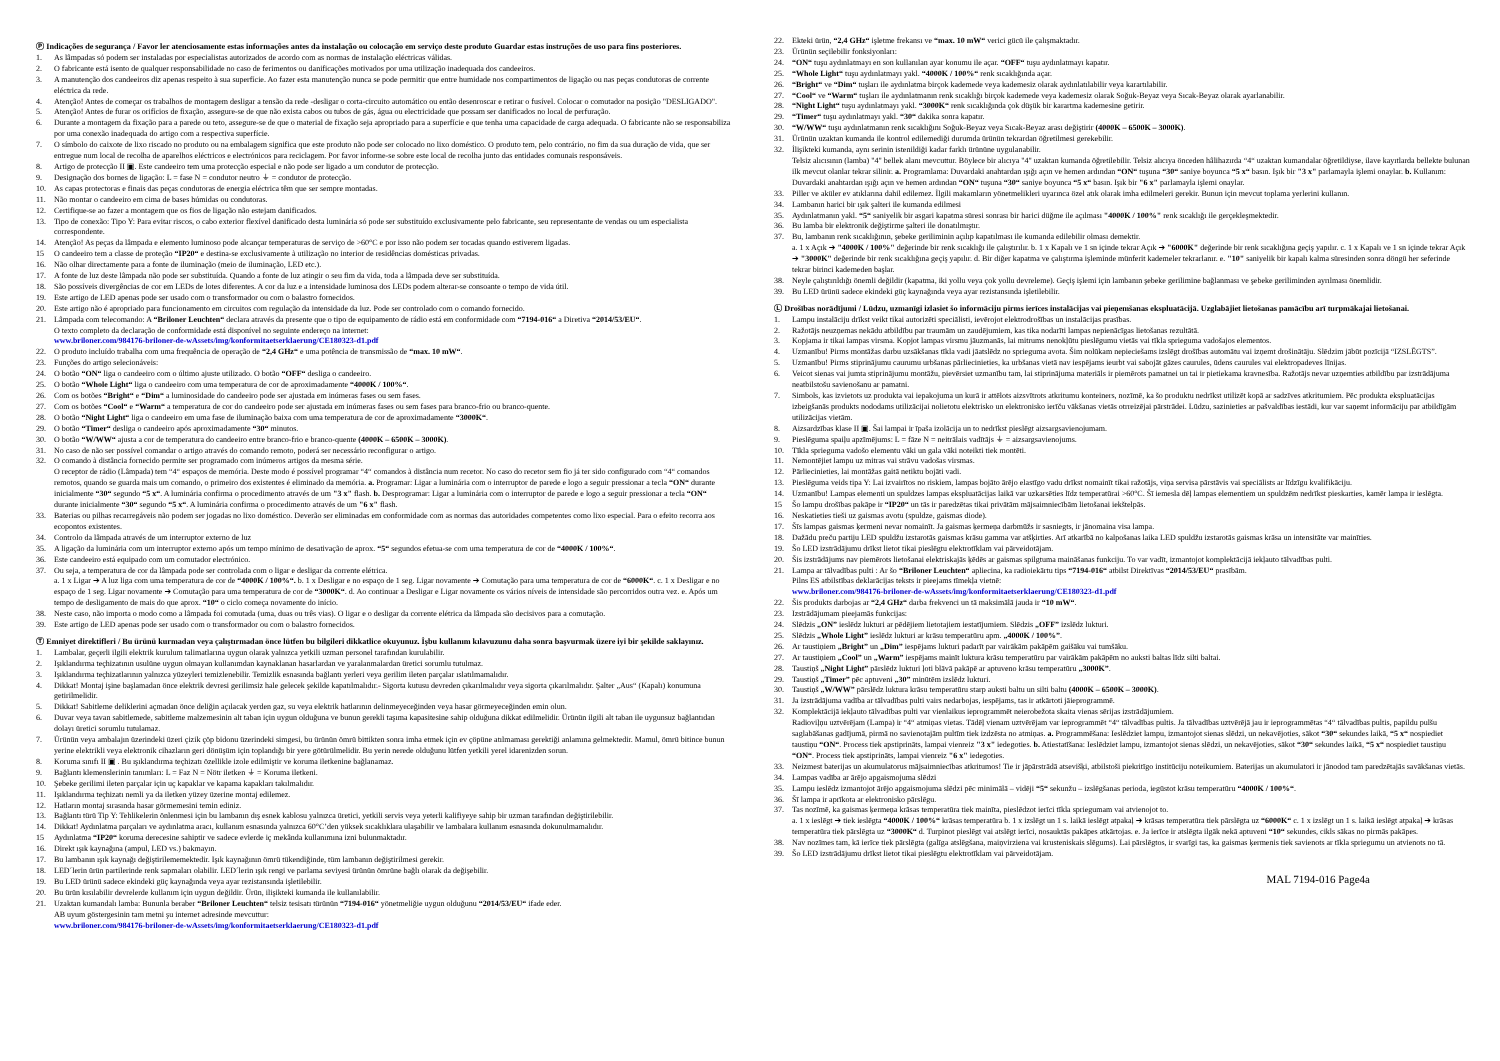Ⓟ Indicações de segurança / Favor ler atenciosamente estas informações antes da instalação ou colocação em serviço deste produto Guardar estas instruções de uso para fins posteriores.
1. As lâmpadas só podem ser instaladas por especialistas autorizados de acordo com as normas de instalação eléctricas válidas.
2. O fabricante está isento de qualquer responsabilidade no caso de ferimentos ou danificações motivados por uma utilização inadequada dos candeeiros.
3. A manutenção dos candeeiros diz apenas respeito à sua superfície. Ao fazer esta manutenção nunca se pode permitir que entre humidade nos compartimentos de ligação ou nas peças condutoras de corrente eléctrica da rede.
4. Atenção! Antes de começar os trabalhos de montagem desligar a tensão da rede -desligar o corta-circuito automático ou então desenroscar e retirar o fusível. Colocar o comutador na posição "DESLIGADO".
5. Atenção! Antes de furar os orifícios de fixação, assegure-se de que não exista cabos ou tubos de gás, água ou electricidade que possam ser danificados no local de perfuração.
6. Durante a montagem da fixação para a parede ou teto, assegure-se de que o material de fixação seja apropriado para a superfície e que tenha uma capacidade de carga adequada. O fabricante não se responsabiliza por uma conexão inadequada do artigo com a respectiva superfície.
7. O símbolo do caixote de lixo riscado no produto ou na embalagem significa que este produto não pode ser colocado no lixo doméstico. O produto tem, pelo contrário, no fim da sua duração de vida, que ser entregue num local de recolha de aparelhos eléctricos e electrónicos para reciclagem. Por favor informe-se sobre este local de recolha junto das entidades comunais responsáveis.
8. Artigo de protecção II ▣. Este candeeiro tem uma protecção especial e não pode ser ligado a um condutor de protecção.
9. Designação dos bornes de ligação: L = fase N = condutor neutro ⏚ = condutor de protecção.
10. As capas protectoras e finais das peças condutoras de energia eléctrica têm que ser sempre montadas.
11. Não montar o candeeiro em cima de bases húmidas ou condutoras.
12. Certifique-se ao fazer a montagem que os fios de ligação não estejam danificados.
13. Tipo de conexão: Tipo Y: Para evitar riscos, o cabo exterior flexível danificado desta luminária só pode ser substituído exclusivamente pelo fabricante, seu representante de vendas ou um especialista correspondente.
14. Atenção! As peças da lâmpada e elemento luminoso pode alcançar temperaturas de serviço de >60°C e por isso não podem ser tocadas quando estiverem ligadas.
15 O candeeiro tem a classe de proteção “IP20“ e destina-se exclusivamente à utilização no interior de residências domésticas privadas.
16. Não olhar directamente para a fonte de iluminação (meio de iluminação, LED etc.).
17. A fonte de luz deste lâmpada não pode ser substituída. Quando a fonte de luz atingir o seu fim da vida, toda a lâmpada deve ser substituída.
18. São possíveis divergências de cor em LEDs de lotes diferentes. A cor da luz e a intensidade luminosa dos LEDs podem alterar-se consoante o tempo de vida útil.
19. Este artigo de LED apenas pode ser usado com o transformador ou com o balastro fornecidos.
20. Este artigo não é apropriado para funcionamento em circuitos com regulação da intensidade da luz. Pode ser controlado com o comando fornecido.
21. Lâmpada com telecomando: A “Briloner Leuchten“ declara através da presente que o tipo de equipamento de rádio está em conformidade com “7194-016“ a Diretiva “2014/53/EU“.
O texto completo da declaração de conformidade está disponível no seguinte endereço na internet:
www.briloner.com/984176-briloner-de-wAssets/img/konformitaetserklaerung/CE180323-d1.pdf
22. O produto incluído trabalha com uma frequência de operação de “2,4 GHz“ e uma potência de transmissão de “max. 10 mW“.
23. Funções do artigo selecionáveis:
24. O botão “ON“ liga o candeeiro com o último ajuste utilizado. O botão “OFF“ desliga o candeeiro.
25. O botão “Whole Light“ liga o candeeiro com uma temperatura de cor de aproximadamente “4000K / 100%“.
26. Com os botões “Bright“ e “Dim“ a luminosidade do candeeiro pode ser ajustada em inúmeras fases ou sem fases.
27. Com os botões “Cool“ e “Warm“ a temperatura de cor do candeeiro pode ser ajustada em inúmeras fases ou sem fases para branco-frio ou branco-quente.
28. O botão “Night Light“ liga o candeeiro em uma fase de iluminação baixa com uma temperatura de cor de aproximadamente “3000K“.
29. O botão “Timer“ desliga o candeeiro após aproximadamente “30“ minutos.
30. O botão “W/WW“ ajusta a cor de temperatura do candeeiro entre branco-frio e branco-quente (4000K – 6500K – 3000K).
31. No caso de não ser possível comandar o artigo através do comando remoto, poderá ser necessário reconfigurar o artigo.
32. O comando à distância fornecido permite ser programado com inúmeros artigos da mesma série.
O receptor de rádio (Lâmpada) tem “4“ espaços de memória. Deste modo é possível programar “4“ comandos à distância num recetor. No caso do recetor sem fio já ter sido configurado com “4“ comandos remotos, quando se guarda mais um comando, o primeiro dos existentes é eliminado da memória. a. Programar: Ligar a luminária com o interruptor de parede e logo a seguir pressionar a tecla “ON“ durante inicialmente “30“ segundo “5 x“. A luminária confirma o procedimento através de um "3 x" flash. b. Desprogramar: Ligar a luminária com o interruptor de parede e logo a seguir pressionar a tecla “ON“ durante inicialmente “30“ segundo “5 x“. A luminária confirma o procedimento através de um "6 x" flash.
33. Baterias ou pilhas recarregáveis não podem ser jogadas no lixo doméstico. Deverão ser eliminadas em conformidade com as normas das autoridades competentes como lixo especial. Para o efeito recorra aos ecopontos existentes.
34. Controlo da lâmpada através de um interruptor externo de luz
35. A ligação da luminária com um interruptor externo após um tempo mínimo de desativação de aprox. “5“ segundos efetua-se com uma temperatura de cor de “4000K / 100%“.
36. Este candeeiro está equipado com um comutador electrónico.
37. Ou seja, a temperatura de cor da lâmpada pode ser controlada com o ligar e desligar da corrente elétrica.
a. 1 x Ligar ➔ A luz liga com uma temperatura de cor de “4000K / 100%“. b. 1 x Desligar e no espaço de 1 seg. Ligar novamente ➔ Comutação para uma temperatura de cor de “6000K“. c. 1 x Desligar e no espaço de 1 seg. Ligar novamente ➔ Comutação para uma temperatura de cor de “3000K“. d. Ao continuar a Desligar e Ligar novamente os vários níveis de intensidade são percorridos outra vez. e. Após um tempo de desligamento de mais do que aprox. “10“ o ciclo começa novamente do início.
38. Neste caso, não importa o modo como a lâmpada foi comutada (uma, duas ou três vias). O ligar e o desligar da corrente elétrica da lâmpada são decisivos para a comutação.
39. Este artigo de LED apenas pode ser usado com o transformador ou com o balastro fornecidos.
Ⓣ Emniyet direktifleri / Bu ürünü kurmadan veya çalıştırmadan önce lütfen bu bilgileri dikkatlice okuyunuz. İşbu kullanım kılavuzunu daha sonra başvurmak üzere iyi bir şekilde saklayınız.
1. Lambalar, geçerli ilgili elektrik kurulum talimatlarına uygun olarak yalnızca yetkili uzman personel tarafından kurulabilir.
2. Işıklandırma teçhizatının usulüne uygun olmayan kullanımdan kaynaklanan hasarlardan ve yaralanmalardan üretici sorumlu tutulmaz.
3. Işıklandırma teçhizatlarının yalnızca yüzeyleri temizlenebilir. Temizlik esnasında bağlantı yerleri veya gerilim ileten parçalar ıslatılmamalıdır.
4. Dikkat! Montaj işine başlamadan önce elektrik devresi gerilimsiz hale gelecek şekilde kapatılmalıdır.- Sigorta kutusu devreden çıkarılmalıdır veya sigorta çıkarılmalıdır. Şalter „Aus“ (Kapalı) konumuna getirilmelidir.
5. Dikkat! Sabitleme deliklerini açmadan önce deliğin açılacak yerden gaz, su veya elektrik hatlarının delinmeyeceğinden veya hasar görmeyeceğinden emin olun.
6. Duvar veya tavan sabitlemede, sabitleme malzemesinin alt taban için uygun olduğuna ve bunun gerekli taşıma kapasitesine sahip olduğuna dikkat edilmelidir. Ürünün ilgili alt taban ile uygunsuz bağlantıdan dolayı üretici sorumlu tutulamaz.
7. Ürünün veya ambalajın üzerindeki üzeri çizik çöp bidonu üzerindeki simgesi, bu ürünün ömrü bittikten sonra imha etmek için ev çöpüne atılmaması gerektiği anlamına gelmektedir. Mamul, ömrü bitince bunun yerine elektrikli veya elektronik cihazların geri dönüşüm için toplandığı bir yere götürülmelidir. Bu yerin nerede olduğunu lütfen yetkili yerel idarenizden sorun.
8. Koruma sınıfı II ▣ . Bu ışıklandırma teçhizatı özellikle izole edilmiştir ve koruma iletkenine bağlanamaz.
9. Bağlantı klemenslerinin tanımları: L = Faz N = Nötr iletken ⏚ = Koruma iletkeni.
10. Şebeke gerilimi ileten parçalar için uç kapaklar ve kapama kapakları takılmalıdır.
11. Işıklandırma teçhizatı nemli ya da iletken yüzey üzerine montaj edilemez.
12. Hatların montaj sırasında hasar görmemesini temin ediniz.
13. Bağlantı türü Tip Y: Tehlikelerin önlenmesi için bu lambanın dış esnek kablosu yalnızca üretici, yetkili servis veya yeterli kalifiyeye sahip bir uzman tarafından değiştirilebilir.
14. Dikkat! Aydınlatma parçaları ve aydınlatma aracı, kullanım esnasında yalnızca 60°C’den yüksek sıcaklıklara ulaşabilir ve lambalara kullanım esnasında dokunulmamalıdır.
15 Aydınlatma “IP20“ koruma derecesine sahiptir ve sadece evlerde iç mekânda kullanımına izni bulunmaktadır.
16. Direkt ışık kaynağına (ampul, LED vs.) bakmayın.
17. Bu lambanın ışık kaynağı değiştirilememektedir. Işık kaynağının ömrü tükendiğinde, tüm lambanın değiştirilmesi gerekir.
18. LED´lerin ürün partilerinde renk sapmaları olabilir. LED´lerin ışık rengi ve parlama seviyesi ürünün ömrüne bağlı olarak da değişebilir.
19. Bu LED ürünü sadece ekindeki güç kaynağında veya ayar rezistansında işletilebilir.
20. Bu ürün kısılabilir devrelerde kullanım için uygun değildir. Ürün, ilişikteki kumanda ile kullanılabilir.
21. Uzaktan kumandalı lamba: Bununla beraber “Briloner Leuchten“ telsiz tesisatı türünün “7194-016“ yönetmeliğie uygun olduğunu “2014/53/EU“ ifade eder.
AB uyum göstergesinin tam metni şu internet adresinde mevcuttur:
www.briloner.com/984176-briloner-de-wAssets/img/konformitaetserklaerung/CE180323-d1.pdf
22. Ekteki ürün, “2,4 GHz“ işletme frekansı ve “max. 10 mW“ verici gücü ile çalışmaktadır.
23. Ürünün seçilebilir fonksiyonları:
24. “ON“ tuşu aydınlatmayı en son kullanılan ayar konumu ile açar. “OFF“ tuşu aydınlatmayı kapatır.
25. “Whole Light“ tuşu aydınlatmayı yakl. “4000K / 100%“ renk sıcaklığında açar.
26. “Bright“ ve “Dim“ tuşları ile aydınlatma birçok kademede veya kademesiz olarak aydınlatılabilir veya karartılabilir.
27. “Cool“ ve “Warm“ tuşları ile aydınlatmanın renk sıcaklığı birçok kademede veya kademesiz olarak Soğuk-Beyaz veya Sıcak-Beyaz olarak ayarlanabilir.
28. “Night Light“ tuşu aydınlatmayı yakl. “3000K“ renk sıcaklığında çok düşük bir karartma kademesine getirir.
29. “Timer“ tuşu aydınlatmayı yakl. “30“ dakika sonra kapatır.
30. “W/WW“ tuşu aydınlatmanın renk sıcaklığını Soğuk-Beyaz veya Sıcak-Beyaz arası değiştirir (4000K – 6500K – 3000K).
31. Ürünün uzaktan kumanda ile kontrol edilemediği durumda ürünün tekrardan öğretilmesi gerekebilir.
32. İlişikteki kumanda, aynı serinin istenildiği kadar farklı ürününe uygulanabilir.
Telsiz alıcısının (lamba) "4" bellek alanı mevcuttur. Böylece bir alıcıya "4" uzaktan kumanda öğretilebilir. Telsiz alıcıya önceden hâlihazırda “4“ uzaktan kumandalar öğretildiyse, ilave kayıtlarda bellekte bulunan ilk mevcut olanlar tekrar silinir. a. Programlama: Duvardaki anahtardan ışığı açın ve hemen ardından “ON“ tuşuna “30“ saniye boyunca “5 x“ basın. Işık bir "3 x" parlamayla işlemi onaylar. b. Kullanım: Duvardaki anahtardan ışığı açın ve hemen ardından “ON“ tuşuna “30“ saniye boyunca “5 x“ basın. Işık bir "6 x" parlamayla işlemi onaylar.
33. Piller ve aküler ev atıklarına dahil edilemez. İlgili makamların yönetmelikleri uyarınca özel atık olarak imha edilmeleri gerekir. Bunun için mevcut toplama yerlerini kullanın.
34. Lambanın harici bir ışık şalteri ile kumanda edilmesi
35. Aydınlatmanın yakl. “5“ saniyelik bir asgari kapatma süresi sonrası bir harici düğme ile açılması "4000K / 100%" renk sıcaklığı ile gerçekleşmektedir.
36. Bu lamba bir elektronik değiştirme şalteri ile donatılmıştır.
37. Bu, lambanın renk sıcaklığının, şebeke geriliminin açılıp kapatılması ile kumanda edilebilir olması demektir.
a. 1 x Açık ➔ "4000K / 100%" değerinde bir renk sıcaklığı ile çalıştırılır. b. 1 x Kapalı ve 1 sn içinde tekrar Açık ➔ "6000K" değerinde bir renk sıcaklığına geçiş yapılır. c. 1 x Kapalı ve 1 sn içinde tekrar Açık ➔ "3000K" değerinde bir renk sıcaklığına geçiş yapılır. d. Bir diğer kapatma ve çalıştırma işleminde münferit kademeler tekrarlanır. e. "10" saniyelik bir kapalı kalma süresinden sonra döngü her seferinde tekrar birinci kademeden başlar.
38. Neyle çalıştırıldığı önemli değildir (kapatma, iki yollu veya çok yollu devreleme). Geçiş işlemi için lambanın şebeke gerilimine bağlanması ve şebeke geriliminden ayrılması önemlidir.
39. Bu LED ürünü sadece ekindeki güç kaynağında veya ayar rezistansında işletilebilir.
Ⓛ Drošības norādījumi / Lūdzu, uzmanīgi izlasiet šo informāciju pirms ierīces instalācijas vai pieņemšanas ekspluatācijā. Uzglabājiet lietošanas pamācību arī turpmākajai lietošanai.
1. Lampu instalāciju drīkst veikt tikai autorizēti speciālisti, ievērojot elektrodrošības un instalācijas prasības.
2. Ražotājs neuzņemas nekādu atbildību par traumām un zaudējumiem, kas tika nodarīti lampas nepienācīgas lietošanas rezultātā.
3. Kopjama ir tikai lampas virsma. Kopjot lampas virsmu jāuzmanās, lai mitrums nenokļūtu pieslēgumu vietās vai tīkla sprieguma vadošajos elementos.
4. Uzmanību! Pirms montāžas darbu uzsākšanas tīkla vadi jāatslēdz no sprieguma avota. Šim nolūkam nepieciešams izslēgt drošības automātu vai izņemt drošinātāju. Slēdzim jābūt pozīcijā “IZSLĒGTS”.
5. Uzmanību! Pirms stiprinājumu caurumu urbšanas pārliecinieties, ka urbšanas vietā nav iespējams ieurbt vai sabojāt gāzes caurules, ūdens caurules vai elektropadeves līnijas.
6. Veicot sienas vai jumta stiprinājumu montāžu, pievērsiet uzmanību tam, lai stiprinājuma materiāls ir piemērots pamatnei un tai ir pietiekama kravnesība. Ražotājs nevar uzņemties atbildību par izstrādājuma neatbilstošu savienošanu ar pamatni.
7. Simbols, kas izvietots uz produkta vai iepakojuma un kurā ir attēlots aizsvītrots atkritumu konteiners, nozīmē, ka šo produktu nedrīkst utilizēt kopā ar sadzīves atkritumiem. Pēc produkta ekspluatācijas izbeigšanās produkts nododams utilizācijai nolietotu elektrisko un elektronisko ierīču vākšanas vietās otrreizējai pārstrādei. Lūdzu, sazinieties ar pašvaldības iestādi, kur var saņemt informāciju par atbildīgām utilizācijas vietām.
8. Aizsardzības klase II ▣. Šai lampai ir īpaša izolācija un to nedrīkst pieslēgt aizsargsavienojumam.
9. Pieslēguma spaiļu apzīmējums: L = fāze N = neitrālais vadītājs ⏚ = aizsargsavienojums.
10. Tīkla sprieguma vadošo elementu vāki un gala vāki noteikti tiek montēti.
11. Nemontējiet lampu uz mitras vai strāvu vadošas virsmas.
12. Pārliecinieties, lai montāžas gaitā netiktu bojāti vadi.
13. Pieslēguma veids tipa Y: Lai izvairītos no riskiem, lampas bojāto ārējo elastīgo vadu drīkst nomainīt tikai ražotājs, viņa servisa pārstāvis vai speciālists ar līdzīgu kvalifikāciju.
14. Uzmanību! Lampas elementi un spuldzes lampas ekspluatācijas laikā var uzkarsēties līdz temperatūrai >60°C. Šī iemesla dēļ lampas elementiem un spuldzēm nedrīkst pieskarties, kamēr lampa ir ieslēgta.
15 Šo lampu drošības pakāpe ir “IP20“ un tās ir paredzētas tikai privātām mājsaimniecībām lietošanai iekštelpās.
16. Neskatieties tieši uz gaismas avotu (spuldze, gaismas diode).
17. Šīs lampas gaismas ķermeni nevar nomainīt. Ja gaismas ķermeņa darbmūžs ir sasniegts, ir jānomaina visa lampa.
18. Dažādu preču partiju LED spuldžu izstarotās gaismas krāsu gamma var atšķirties. Arī atkarībā no kalpošanas laika LED spuldžu izstarotās gaismas krāsa un intensitāte var mainīties.
19. Šo LED izstrādājumu drīkst lietot tikai pieslēgtu elektrotīklam vai pārveidotājam.
20. Šis izstrādājums nav piemērots lietošanai elektriskajās ķēdēs ar gaismas spilgtuma maināšanas funkciju. To var vadīt, izmantojot komplektācijā iekļauto tālvadības pulti.
21. Lampa ar tālvadības pulti : Ar šo “Briloner Leuchten“ apliecina, ka radioiekārtu tips “7194-016“ atbilst Direktīvas “2014/53/EU“ prasībām.
Pilns ES atbilstības deklarācijas teksts ir pieejams tīmekļa vietnē:
www.briloner.com/984176-briloner-de-wAssets/img/konformitaetserklaerung/CE180323-d1.pdf
22. Šis produkts darbojas ar “2,4 GHz“ darba frekvenci un tā maksimālā jauda ir “10 mW“.
23. Izstrādājumam pieejamās funkcijas:
24. Slēdzis „ON” ieslēdz lukturi ar pēdējiem lietotajiem iestatījumiem. Slēdzis „OFF” izslēdz lukturi.
25. Slēdzis „Whole Light” ieslēdz lukturi ar krāsu temperatūru apm. „4000K / 100%”.
26. Ar taustiņiem „Bright” un „Dim” iespējams lukturi padarīt par vairākām pakāpēm gaišāku vai tumšāku.
27. Ar taustiņiem „Cool” un „Warm” iespējams mainīt luktura krāsu temperatūru par vairākām pakāpēm no auksti baltas līdz silti baltai.
28. Taustiņš „Night Light” pārslēdz lukturi ļoti blāvā pakāpē ar aptuveno krāsu temperatūru „3000K”.
29. Taustiņš „Timer” pēc aptuveni „30” minūtēm izslēdz lukturi.
30. Taustiņš „W/WW” pārslēdz luktura krāsu temperatūru starp auksti baltu un silti baltu (4000K – 6500K – 3000K).
31. Ja izstrādājuma vadība ar tālvadības pulti vairs nedarbojas, iespējams, tas ir atkārtoti jāieprogrammē.
32. Komplektācijā iekļauto tālvadības pulti var vienlaikus ieprogrammēt neierobežota skaita vienas sērijas izstrādājumiem.
Radioviļņu uztvērējam (Lampa) ir “4“ atmiņas vietas. Tādēļ vienam uztvērējam var ieprogrammēt “4“ tālvadības pultis. Ja tālvadības uztvērējā jau ir ieprogrammētas “4“ tālvadības pultis, papildu pulšu saglabāšanas gadījumā, pirmā no savienotajām pultīm tiek izdzēsta no atmiņas. a. Programmēšana: Ieslēdziet lampu, izmantojot sienas slēdzi, un nekavējoties, sākot “30“ sekundes laikā, “5 x“ nospiediet taustiņu “ON“. Process tiek apstiprināts, lampai vienreiz "3 x" iedegoties. b. Atiestatīšana: Ieslēdziet lampu, izmantojot sienas slēdzi, un nekavējoties, sākot “30“ sekundes laikā, “5 x“ nospiediet taustiņu “ON“. Process tiek apstiprināts, lampai vienreiz "6 x" iedegoties.
33. Neizmest baterijas un akumulatorus mājsaimniecības atkritumos! Tie ir jāpārstrādā atsevišķi, atbilstoši piekritīgo institūciju noteikumiem. Baterijas un akumulatori ir jānodod tam paredzētajās savākšanas vietās.
34. Lampas vadība ar ārējo apgaismojuma slēdzi
35. Lampu ieslēdz izmantojot ārējo apgaismojuma slēdzi pēc minimālā – vidēji “5“ sekunžu – izslēgšanas perioda, iegūstot krāsu temperatūru “4000K / 100%“.
36. Šī lampa ir aprīkota ar elektronisko pārslēgu.
37. Tas nozīmē, ka gaismas ķermeņa krāsas temperatūra tiek mainīta, pieslēdzot ierīci tīkla spriegumam vai atvienojot to.
a. 1 x ieslēgt ➔ tiek ieslēgta “4000K / 100%“ krāsas temperatūra b. 1 x izslēgt un 1 s. laikā ieslēgt atpakaļ ➔ krāsas temperatūra tiek pārslēgta uz “6000K“ c. 1 x izslēgt un 1 s. laikā ieslēgt atpakaļ ➔ krāsas temperatūra tiek pārslēgta uz “3000K“ d. Turpinot pieslēgt vai atslēgt ierīci, nosauktās pakāpes atkārtojas. e. Ja ierīce ir atslēgta ilgāk nekā aptuveni “10“ sekundes, cikls sākas no pirmās pakāpes.
38. Nav nozīmes tam, kā ierīce tiek pārslēgta (galīga atslēgšana, maiņvirziena vai krusteniskais slēgums). Lai pārslēgtos, ir svarīgi tas, ka gaismas ķermenis tiek savienots ar tīkla spriegumu un atvienots no tā.
39. Šo LED izstrādājumu drīkst lietot tikai pieslēgtu elektrotīklam vai pārveidotājam.
MAL 7194-016 Page4a